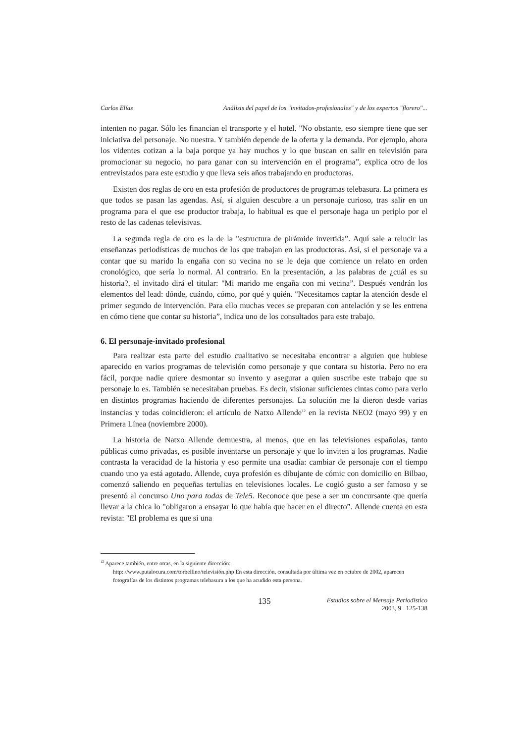Carlos Elías Análisis del papel de los "invitados-profesionales" y de los expertos "florero"...
intenten no pagar. Sólo les financian el transporte y el hotel. "No obstante, eso siempre tiene que ser iniciativa del personaje. No nuestra. Y también depende de la oferta y la demanda. Por ejemplo, ahora los videntes cotizan a la baja porque ya hay muchos y lo que buscan en salir en televisión para promocionar su negocio, no para ganar con su intervención en el programa”, explica otro de los entrevistados para este estudio y que lleva seis años trabajando en productoras.
Existen dos reglas de oro en esta profesión de productores de programas telebasura. La primera es que todos se pasan las agendas. Así, si alguien descubre a un personaje curioso, tras salir en un programa para el que ese productor trabaja, lo habitual es que el personaje haga un periplo por el resto de las cadenas televisivas.
La segunda regla de oro es la de la "estructura de pirámide invertida”. Aquí sale a relucir las enseñanzas periodísticas de muchos de los que trabajan en las productoras. Así, si el personaje va a contar que su marido la engaña con su vecina no se le deja que comience un relato en orden cronológico, que sería lo normal. Al contrario. En la presentación, a las palabras de ¿cuál es su historia?, el invitado dirá el titular: "Mi marido me engaña con mi vecina”. Después vendrán los elementos del lead: dónde, cuándo, cómo, por qué y quién. "Necesitamos captar la atención desde el primer segundo de intervención. Para ello muchas veces se preparan con antelación y se les entrena en cómo tiene que contar su historia”, indica uno de los consultados para este trabajo.
6. El personaje-invitado profesional
Para realizar esta parte del estudio cualitativo se necesitaba encontrar a alguien que hubiese aparecido en varios programas de televisión como personaje y que contara su historia. Pero no era fácil, porque nadie quiere desmontar su invento y asegurar a quien suscribe este trabajo que su personaje lo es. También se necesitaban pruebas. Es decir, visionar suficientes cintas como para verlo en distintos programas haciendo de diferentes personajes. La solución me la dieron desde varias instancias y todas coincidieron: el artículo de Natxo Allende<sup>12</sup> en la revista NEO2 (mayo 99) y en Primera Línea (noviembre 2000).
La historia de Natxo Allende demuestra, al menos, que en las televisiones españolas, tanto públicas como privadas, es posible inventarse un personaje y que lo inviten a los programas. Nadie contrasta la veracidad de la historia y eso permite una osadía: cambiar de personaje con el tiempo cuando uno ya está agotado. Allende, cuya profesión es dibujante de cómic con domicilio en Bilbao, comenzó saliendo en pequeñas tertulias en televisiones locales. Le cogió gusto a ser famoso y se presentó al concurso Uno para todas de Tele5. Reconoce que pese a ser un concursante que quería llevar a la chica lo "obligaron a ensayar lo que había que hacer en el directo”. Allende cuenta en esta revista: "El problema es que si una
<sup>12</sup> Aparece también, entre otras, en la siguiente dirección:
http: //www.putalocura.com/torbellino/televisión.php En esta dirección, consultada por última vez en octubre de 2002, aparecen fotografías de los distintos programas telebasura a los que ha acudido esta persona.
135 Estudios sobre el Mensaje Periodístico
2003, 9 125-138